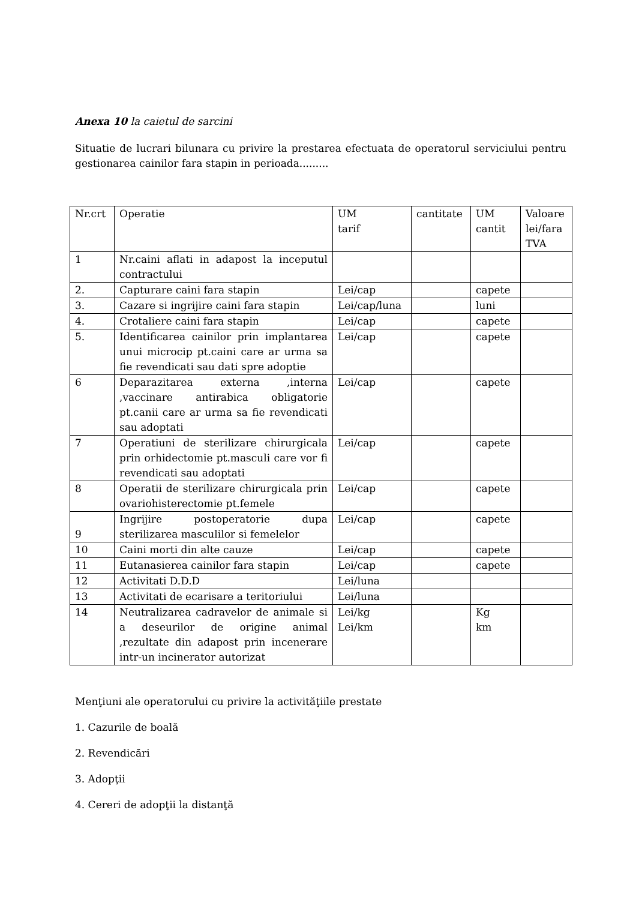Anexa 10 la caietul de sarcini
Situatie de lucrari bilunara cu privire la prestarea efectuata de operatorul serviciului pentru gestionarea cainilor fara stapin in perioada.........
| Nr.crt | Operatie | UM tarif | cantitate | UM cantit | Valoare lei/fara TVA |
| 1 | Nr.caini aflati in adapost la inceputul contractului | | | | |
| 2. | Capturare caini fara stapin | Lei/cap | | capete | |
| 3. | Cazare si ingrijire caini fara stapin | Lei/cap/luna | | luni | |
| 4. | Crotaliere caini fara stapin | Lei/cap | | capete | |
| 5. | Identificarea cainilor prin implantarea unui microcip pt.caini care ar urma sa fie revendicati sau dati spre adoptie | Lei/cap | | capete | |
| 6 | Deparazitarea externa ,interna ,vaccinare antirabica obligatorie pt.canii care ar urma sa fie revendicati sau adoptati | Lei/cap | | capete | |
| 7 | Operatiuni de sterilizare chirurgicala prin orhidectomie pt.masculi care vor fi revendicati sau adoptati | Lei/cap | | capete | |
| 8 | Operatii de sterilizare chirurgicala prin ovariohisterectomie pt.femele | Lei/cap | | capete | |
| 9 | Ingrijire postoperatorie dupa sterilizarea masculilor si femelelor | Lei/cap | | capete | |
| 10 | Caini morti din alte cauze | Lei/cap | | capete | |
| 11 | Eutanasierea cainilor fara stapin | Lei/cap | | capete | |
| 12 | Activitati D.D.D | Lei/luna | | | |
| 13 | Activitati de ecarisare a teritoriului | Lei/luna | | | |
| 14 | Neutralizarea cadravelor de animale si a deseurilor de origine animal ,rezultate din adapost prin incenerare intr-un incinerator autorizat | Lei/kg Lei/km | | Kg km | |
Menţiuni ale operatorului cu privire la activităţiile prestate
1. Cazurile de boală
2. Revendicări
3. Adopţii
4. Cereri de adopţii la distanţă